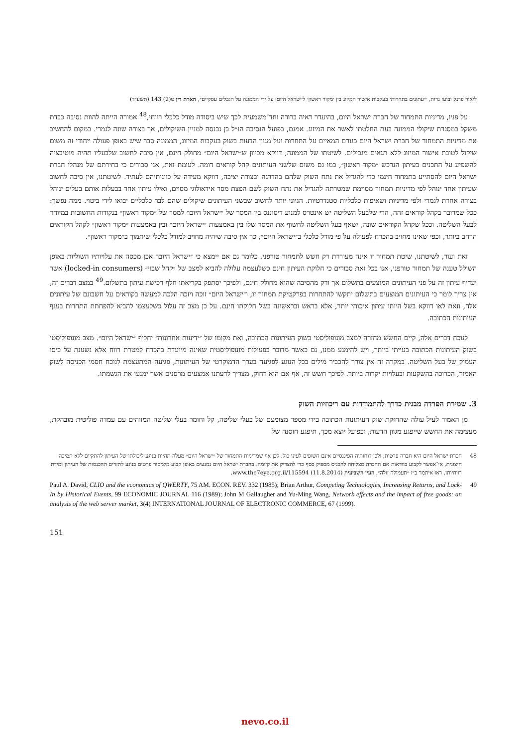ליאור פרנק ובועז גדות, ״׳עתונים בתחרות׳ בעקבות אישור המיזוג בין ׳מקור ראשון׳ ל׳ישראל היום׳ על ידי הממונה על הגבלים עסקיים״, הארת דין ט(2) 143 (תשע״ד)
על פניו, מדיניות התמחור של חברת ישראל היום, בהיעדר ראיה ברורה וחד־משמעית לכך שיש ביסודה מודל כלכלי רווחי,<sup>48</sup> אמורה הייתה להוות נסיבה כבדת משקל במסגרת שיקולי הממונה בעת החלטתו לאשר את המיזוג. אמנם, בפועל הנסיבה הנ״ל כן נכנסה למניין השיקולים, אך בצורה שונה לגמרי. במקום להחשיב את מדיניות התמחור של חברת ישראל היום כגורם המאיים על התחרות ועל מגוון הדעות בשוק בעקבות המיזוג, הממונה סבר שיש באופן פעולה ייחודי זה משום שיקול לטובת אישור המיזוג ללא תנאים מגבילים. לשיטתו של הממונה, דווקא מכיוון ש״ישראל היום״ מחולק חינם, אין סיבה לחשוב שלבעליו תהיה מוטיבציה להשפיע על התכנים בעיתון הנרכש ״מקור ראשון״, כמו גם משום שלשני העיתונים קהל קוראים דומה. לעומת זאת, אנו סבורים כי בחירתם של מנהלי חברת ישראל היום להסתייע בתמחור חינמי כדי להגדיל את נתח השוק שלהם בהדרגה ובצורה יציבה, דווקא מעידה על כוונותיהם לעתיד. לשיטתנו, אין סיבה לחשוב שעיתון אחד ינוהל לפי מדיניות תמחור מסוימת שמטרתה להגדיל את נתח השוק לשם הפצת מסר אידאולוגי מסוים, ואילו עיתון אחר בבעלות אותם בעלים ינוהל בצורה אחרת לגמרי ולפי מדיניות ושאיפות כלכליות סטנדרטיות. הגיוני יותר לחשוב שבשני העיתונים שיקולים שהם לבר כלכליים יבואו לידי ביטוי. ממה נפשך: ככל שמדובר בקהל קוראים זהה, הרי שלבעל השליטה יש אינטרס למנוע דיסוננס בין המסר של ״ישראל היום״ למסר של ״מקור ראשון״ בנקודות החשובות במיוחד לבעל השליטה. וככל שקהל הקוראים שונה, ישאף בעל השליטה לחשוף את המסר שלו בין באמצעות ״ישראל היום״ ובין באמצעות ״מקור ראשון״ לקהל הקוראים הרחב ביותר, וכפי שאינו מחויב בהכרח לפעולה על פי מודל כלכלי ב״ישראל היום״, כך אין סיבה שיהיה מחויב למודל כלכלי שיתמוך ב״מקור ראשון״.
זאת ועוד, לשיטתנו, שיטת תמחור זו אינה מעוררת רק חשש לתמחור טורפני. כלומר גם אם יימצא כי ״ישראל היום״ אכן מכסה את עלויותיו השוליות באופן השולל טענה של תמחור טורפני, אנו בכל זאת סבורים כי חלוקת העיתון חינם כשלעצמה עלולה להביא למצב של ״קהל שבוי״ (locked-in consumers) אשר יעדיף עיתון זה על פני העיתונים המוצעים בתשלום אך ורק מהסיבה שהוא מחולק חינם, ולפיכך יסתפק בקריאתו חלף רכישת עיתון בתשלום.<sup>49</sup> במצב דברים זה, אין צריך לומר כי העיתונים המוצעים בתשלום יתקשו להתחרות בפרקטיקת תמחור זו, ו״ישראל היום״ זוכה ויזכה הלכה למעשה בקוראים על חשבונם של עיתונים אלה, וזאת לאו דווקא בשל היותו עיתון איכותי יותר, אלא בראש ובראשונה בשל חלוקתו חינם. על כן מצב זה עלול כשלעצמו להביא להפחתת התחרות בענף העיתונות הכתובה.
לנוכח דברים אלה, קיים החשש מחזרה למצב מונופוליסטי בשוק העיתונות הכתובה, ואת מקומו של ״ידיעות אחרונות״ יחליף ״ישראל היום״. מצב מונופוליסטי בשוק העיתונות הכתובה בעייתי ביותר, ויש להימנע ממנו, גם כאשר מדובר בפעילות מונופוליסטית שאינה מיועדת בהכרח למטרת רווח אלא נשענת על כיסו העמוק של בעל השליטה. במקרה זה אין צורך להכביר מילים בכל הנוגע לפגיעה בערך הדמוקרטי של העיתונות, פגיעה המתעצמת לנוכח חסמי הכניסה לשוק האמור, הכרוכה בהשקעות ובעלויות יקרות ביותר. לפיכך חשש זה, אף אם הוא רחוק, מצריך לדעתנו אמצעים מרסנים אשר ימנעו את הגשמתו.
3. שמירת הפרדה מבנית כדרך להתמודדות עם ריכוזיות השוק
מן האמור לעיל עולה שהחזקת שוק העיתונות הכתובה בידי מספר מצומצם של בעלי שליטה, קל וחומר בעלי שליטה המזוהים עם עמדה פוליטית מובהקת, מעצימה את החשש שייפגע מגוון הדעות, וכפועל יוצא מכך, תיפגע חוסנה של
48 חברת ישראל היום היא חברה פרטית, ולכן דוחותיה הפיננסיים אינם חשופים לעיני כול. לכן אף שמדיניות התמחור של ״ישראל היום״ מעלה תהיות בנוגע ליכולתו של העיתון להתקיים ללא תמיכה חיצונית, אי־אפשר לקבוע בוודאות אם החברה מצליחה להכניס מספיק כסף כדי להצדיק את קיומה. בחברת ישראל היום נמנעים באופן קבוע מלמסור פרטים בנוגע לתזרים ההכנסות של העיתון ומידת רווחיותו. ראו איתמר ב״ז ״תעמולה זולה״, העין השביעית (11.8.2014) www.the7eye.org.il/115594.
49 Paul A. David, CLIO and the economics of QWERTY, 75 AM. ECON. REV. 332 (1985); Brian Arthur, Competing Technologies, Increasing Returns, and Lock-In by Historical Events, 99 ECONOMIC JOURNAL 116 (1989); John M Gallaugher and Yu-Ming Wang, Network effects and the impact of free goods: an analysis of the web server market, 3(4) INTERNATIONAL JOURNAL OF ELECTRONIC COMMERCE, 67 (1999).
151
nevo.co.il